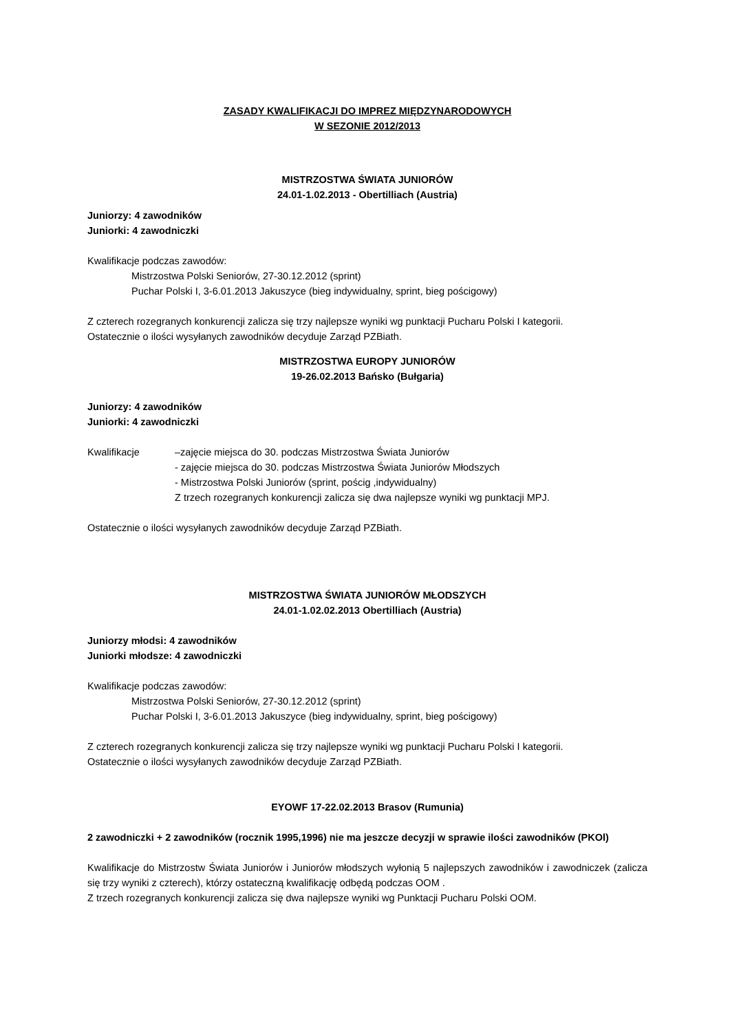ZASADY KWALIFIKACJI DO IMPREZ MIĘDZYNARODOWYCH
W SEZONIE 2012/2013
MISTRZOSTWA ŚWIATA JUNIORÓW
24.01-1.02.2013 - Obertilliach (Austria)
Juniorzy: 4 zawodników
Juniorki: 4 zawodniczki
Kwalifikacje podczas zawodów:
Mistrzostwa Polski Seniorów, 27-30.12.2012 (sprint)
Puchar Polski I, 3-6.01.2013 Jakuszyce (bieg indywidualny, sprint, bieg pościgowy)
Z czterech rozegranych konkurencji zalicza się trzy najlepsze wyniki wg punktacji Pucharu Polski I kategorii.
Ostatecznie o ilości wysyłanych zawodników decyduje Zarząd PZBiath.
MISTRZOSTWA EUROPY JUNIORÓW
19-26.02.2013 Bańsko (Bułgaria)
Juniorzy: 4 zawodników
Juniorki: 4 zawodniczki
Kwalifikacje –zajęcie miejsca do 30. podczas Mistrzostwa Świata Juniorów
- zajęcie miejsca do 30. podczas Mistrzostwa Świata Juniorów Młodszych
- Mistrzostwa Polski Juniorów (sprint, pościg ,indywidualny)
Z trzech rozegranych konkurencji zalicza się dwa najlepsze wyniki wg punktacji MPJ.
Ostatecznie o ilości wysyłanych zawodników decyduje Zarząd PZBiath.
MISTRZOSTWA ŚWIATA JUNIORÓW MŁODSZYCH
24.01-1.02.02.2013 Obertilliach (Austria)
Juniorzy młodsi: 4 zawodników
Juniorki młodsze: 4 zawodniczki
Kwalifikacje podczas zawodów:
Mistrzostwa Polski Seniorów, 27-30.12.2012 (sprint)
Puchar Polski I, 3-6.01.2013 Jakuszyce (bieg indywidualny, sprint, bieg pościgowy)
Z czterech rozegranych konkurencji zalicza się trzy najlepsze wyniki wg punktacji Pucharu Polski I kategorii.
Ostatecznie o ilości wysyłanych zawodników decyduje Zarząd PZBiath.
EYOWF 17-22.02.2013 Brasov (Rumunia)
2 zawodniczki + 2 zawodników (rocznik 1995,1996) nie ma jeszcze decyzji w sprawie ilości zawodników (PKOl)
Kwalifikacje do Mistrzostw Świata Juniorów i Juniorów młodszych wyłonią 5 najlepszych zawodników i zawodniczek (zalicza się trzy wyniki z czterech), którzy ostateczną kwalifikację odbędą podczas OOM .
Z trzech rozegranych konkurencji zalicza się dwa najlepsze wyniki wg Punktacji Pucharu Polski OOM.